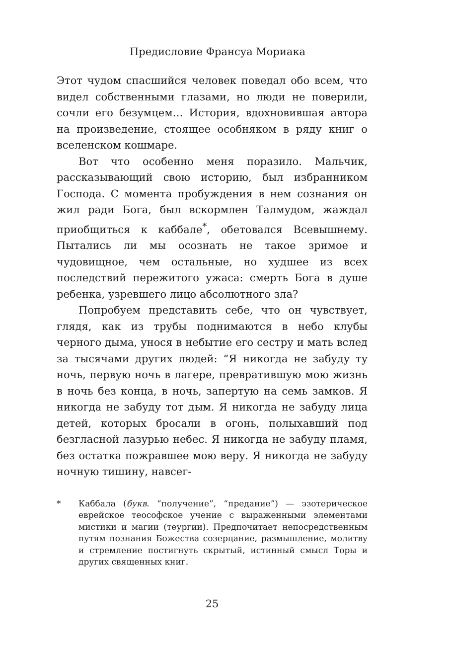Предисловие Франсуа Мориака
Этот чудом спасшийся человек поведал обо всем, что видел собственными глазами, но люди не поверили, сочли его безумцем… История, вдохновившая автора на произведение, стоящее особняком в ряду книг о вселенском кошмаре.
Вот что особенно меня поразило. Мальчик, рассказывающий свою историю, был избранником Господа. С момента пробуждения в нем сознания он жил ради Бога, был вскормлен Талмудом, жаждал приобщиться к каббале<sup>*</sup>, обетовался Всевышнему. Пытались ли мы осознать не такое зримое и чудовищное, чем остальные, но худшее из всех последствий пережитого ужаса: смерть Бога в душе ребенка, узревшего лицо абсолютного зла?
Попробуем представить себе, что он чувствует, глядя, как из трубы поднимаются в небо клубы черного дыма, унося в небытие его сестру и мать вслед за тысячами других людей: “Я никогда не забуду ту ночь, первую ночь в лагере, превратившую мою жизнь в ночь без конца, в ночь, запертую на семь замков. Я никогда не забуду тот дым. Я никогда не забуду лица детей, которых бросали в огонь, полыхавший под безгласной лазурью небес. Я никогда не забуду пламя, без остатка пожравшее мою веру. Я никогда не забуду ночную тишину, навсег-
* Каббала (букв. “получение”, “предание”) — эзотерическое еврейское теософское учение с выраженными элементами мистики и магии (теургии). Предпочитает непосредственным путям познания Божества созерцание, размышление, молитву и стремление постигнуть скрытый, истинный смысл Торы и других священных книг.
25